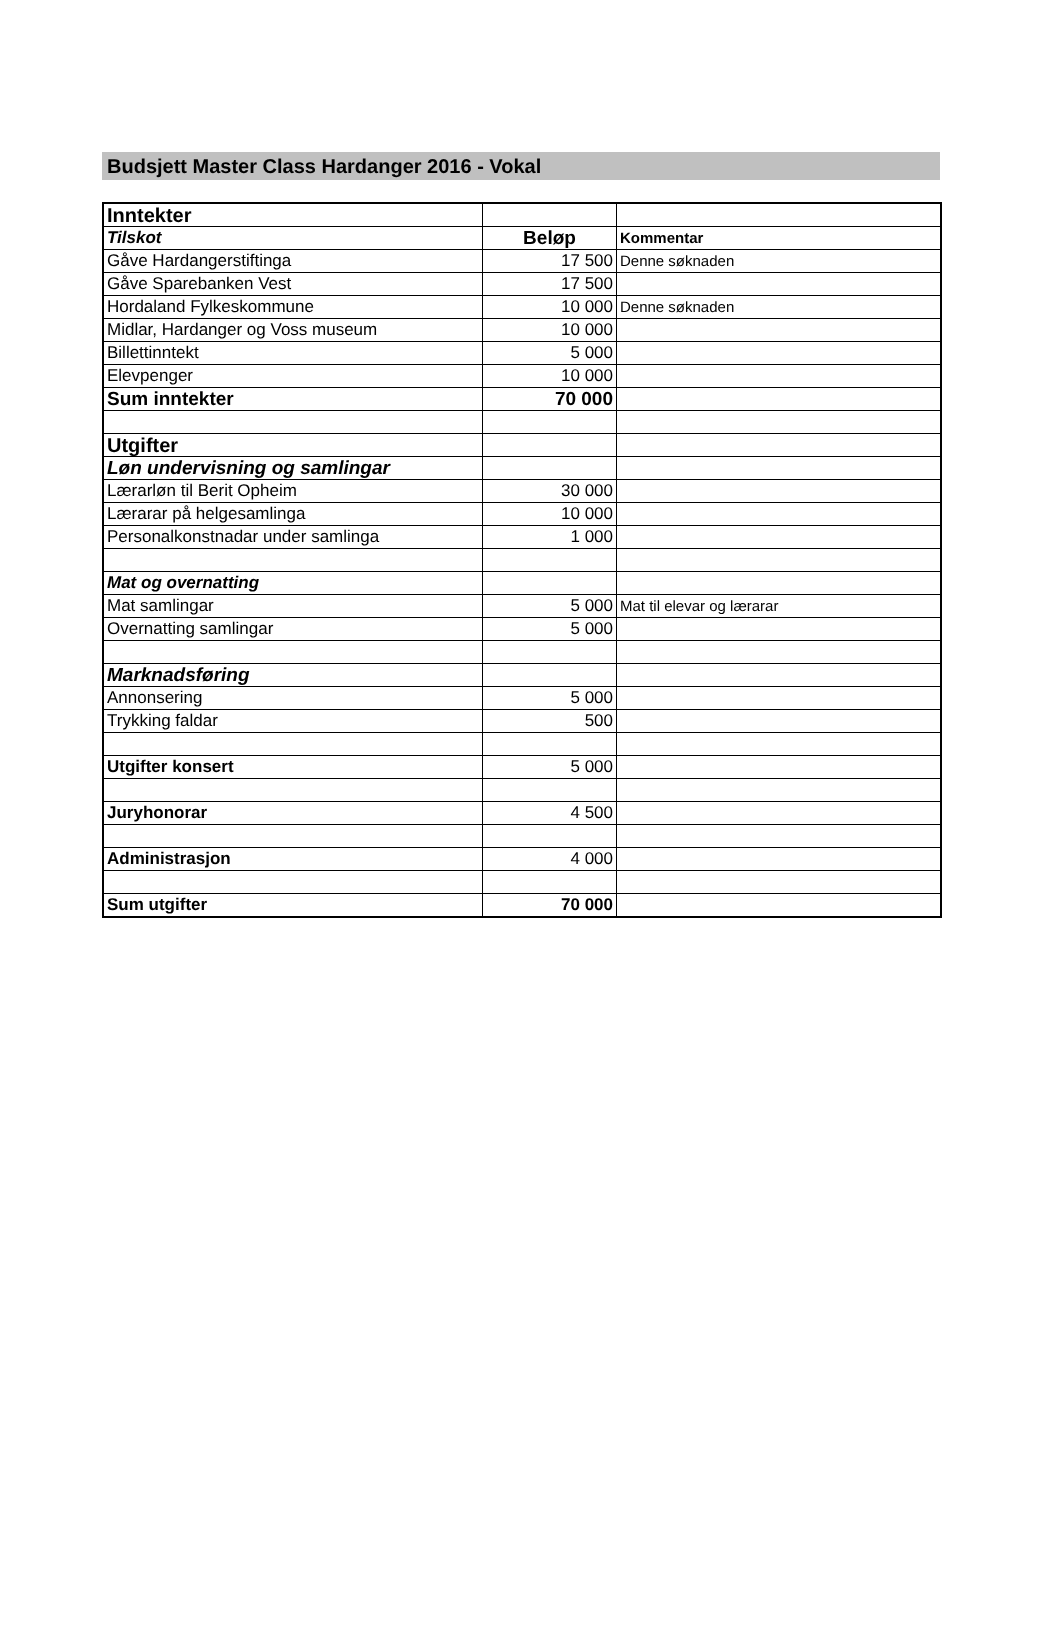Budsjett Master Class Hardanger 2016 - Vokal
| Inntekter | | |
| Tilskot | Beløp | Kommentar |
| Gåve Hardangerstiftinga | 17 500 | Denne søknaden |
| Gåve Sparebanken Vest | 17 500 | |
| Hordaland Fylkeskommune | 10 000 | Denne søknaden |
| Midlar, Hardanger og Voss museum | 10 000 | |
| Billettinntekt | 5 000 | |
| Elevpenger | 10 000 | |
| Sum inntekter | 70 000 | |
| Utgifter | | |
| Løn undervisning og samlingar | | |
| Lærarløn til Berit Opheim | 30 000 | |
| Lærarar på helgesamlinga | 10 000 | |
| Personalkonstnadar under samlinga | 1 000 | |
| Mat og overnatting | | |
| Mat samlingar | 5 000 | Mat til elevar og lærarar |
| Overnatting samlingar | 5 000 | |
| Marknadsføring | | |
| Annonsering | 5 000 | |
| Trykking faldar | 500 | |
| Utgifter konsert | 5 000 | |
| Juryhonorar | 4 500 | |
| Administrasjon | 4 000 | |
| Sum utgifter | 70 000 | |